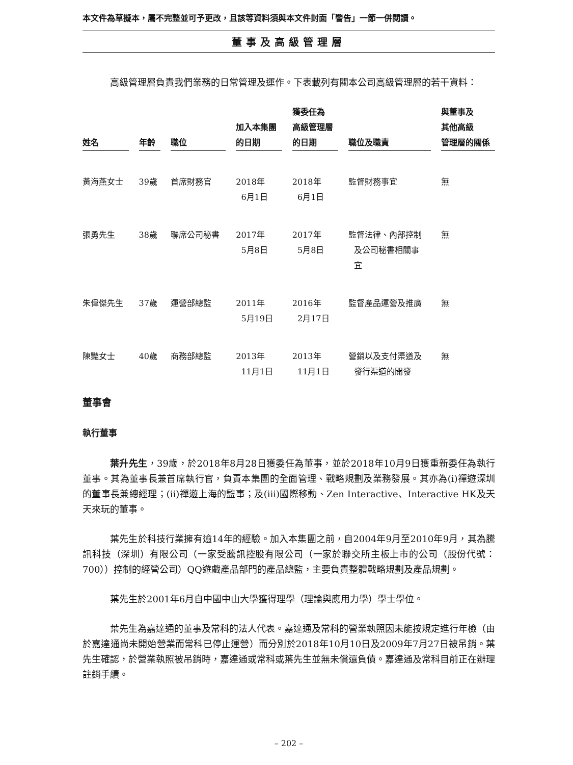本文件為草擬本，屬不完整並可予更改，且該等資料須與本文件封面「警告」一節一併閱讀。
董事及高級管理層
高級管理層負責我們業務的日常管理及運作。下表載列有關本公司高級管理層的若干資料：
| 姓名 | 年齡 | 職位 | 加入本集團 的日期 | 獲委任為 高級管理層 的日期 | 職位及職責 | 與董事及 其他高級 管理層的關係 |
| --- | --- | --- | --- | --- | --- | --- |
| 黃海燕女士 | 39歲 | 首席財務官 | 2018年 6月1日 | 2018年 6月1日 | 監督財務事宜 | 無 |
| 張勇先生 | 38歲 | 聯席公司秘書 | 2017年 5月8日 | 2017年 5月8日 | 監督法律、內部控制 及公司秘書相關事 宜 | 無 |
| 朱偉傑先生 | 37歲 | 運營部總監 | 2011年 5月19日 | 2016年 2月17日 | 監督產品運營及推廣 | 無 |
| 陳豔女士 | 40歲 | 商務部總監 | 2013年 11月1日 | 2013年 11月1日 | 營銷以及支付渠道及 發行渠道的開發 | 無 |
董事會
執行董事
葉升先生，39歲，於2018年8月28日獲委任為董事，並於2018年10月9日獲重新委任為執行董事。其為董事長兼首席執行官，負責本集團的全面管理、戰略規劃及業務發展。其亦為(i)禪遊深圳的董事長兼總經理；(ii)禪遊上海的監事；及(iii)國際移動、Zen Interactive、Interactive HK及天天來玩的董事。
葉先生於科技行業擁有逾14年的經驗。加入本集團之前，自2004年9月至2010年9月，其為騰訊科技（深圳）有限公司（一家受騰訊控股有限公司（一家於聯交所主板上市的公司（股份代號：700））控制的經營公司）QQ遊戲產品部門的產品總監，主要負責整體戰略規劃及產品規劃。
葉先生於2001年6月自中國中山大學獲得理學（理論與應用力學）學士學位。
葉先生為嘉達通的董事及常科的法人代表。嘉達通及常科的營業執照因未能按規定進行年檢（由於嘉達通尚未開始營業而常科已停止運營）而分別於2018年10月10日及2009年7月27日被吊銷。葉先生確認，於營業執照被吊銷時，嘉達通或常科或葉先生並無未償還負債。嘉達通及常科目前正在辦理註銷手續。
– 202 –